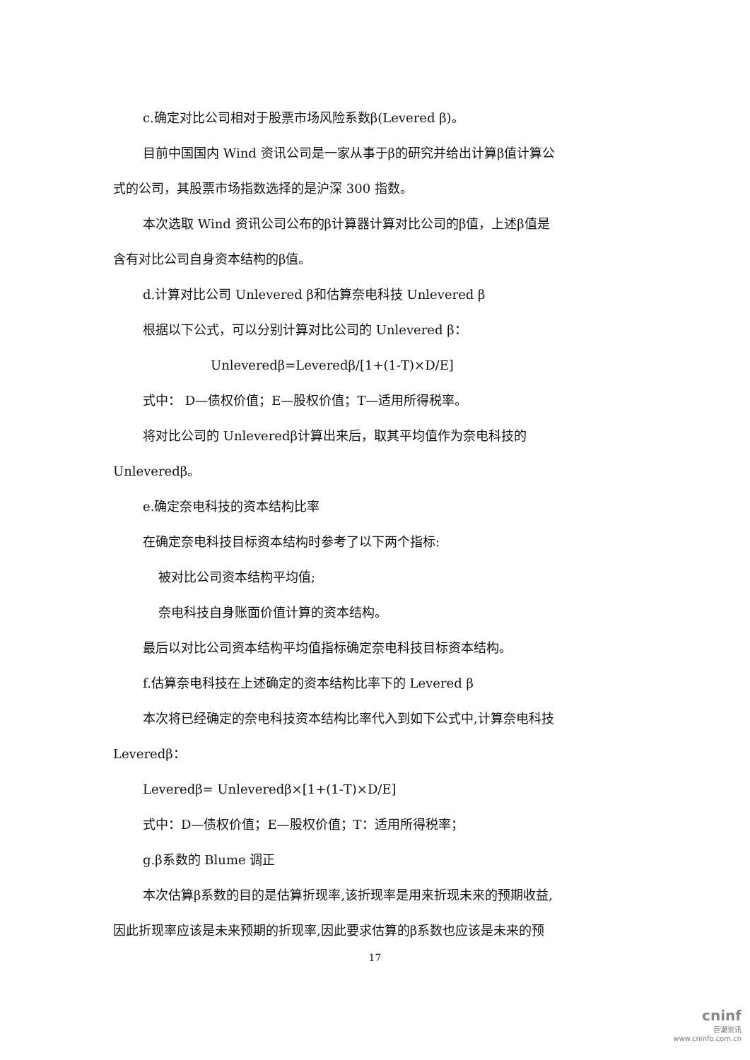c.确定对比公司相对于股票市场风险系数β(Levered β)。
目前中国国内 Wind 资讯公司是一家从事于β的研究并给出计算β值计算公
式的公司，其股票市场指数选择的是沪深 300 指数。
本次选取 Wind 资讯公司公布的β计算器计算对比公司的β值，上述β值是
含有对比公司自身资本结构的β值。
d.计算对比公司 Unlevered β和估算奈电科技 Unlevered β
根据以下公式，可以分别计算对比公司的 Unlevered β：
Unleveredβ=Leveredβ/[1+(1-T)×D/E]
式中： D—债权价值；E—股权价值；T—适用所得税率。
将对比公司的 Unleveredβ计算出来后，取其平均值作为奈电科技的
Unleveredβ。
e.确定奈电科技的资本结构比率
在确定奈电科技目标资本结构时参考了以下两个指标:
被对比公司资本结构平均值;
奈电科技自身账面价值计算的资本结构。
最后以对比公司资本结构平均值指标确定奈电科技目标资本结构。
f.估算奈电科技在上述确定的资本结构比率下的 Levered β
本次将已经确定的奈电科技资本结构比率代入到如下公式中,计算奈电科技
Leveredβ：
Leveredβ= Unleveredβ×[1+(1-T)×D/E]
式中：D—债权价值；E—股权价值；T：适用所得税率；
g.β系数的 Blume 调正
本次估算β系数的目的是估算折现率,该折现率是用来折现未来的预期收益,
因此折现率应该是未来预期的折现率,因此要求估算的β系数也应该是未来的预
17
cninf
巨潮资讯
www.cninfo.com.cn